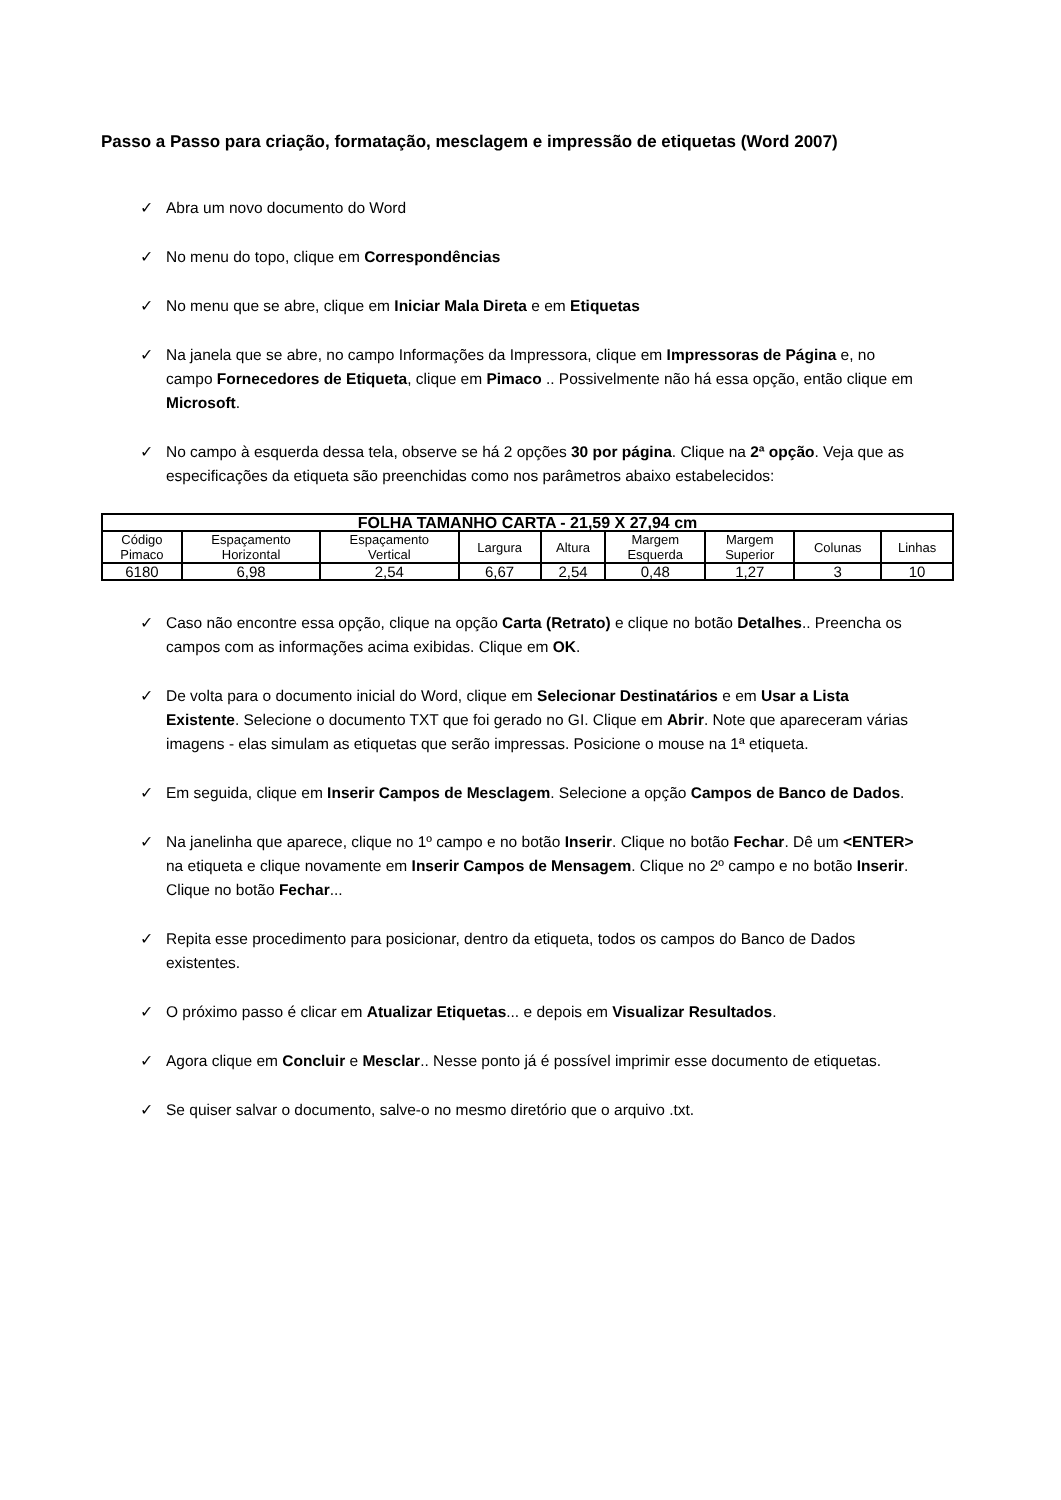Passo a Passo para criação, formatação, mesclagem e impressão de etiquetas (Word 2007)
✓ Abra um novo documento do Word
✓ No menu do topo, clique em Correspondências
✓ No menu que se abre, clique em Iniciar Mala Direta e em Etiquetas
✓ Na janela que se abre, no campo Informações da Impressora, clique em Impressoras de Página e, no campo Fornecedores de Etiqueta, clique em Pimaco .. Possivelmente não há essa opção, então clique em Microsoft.
✓ No campo à esquerda dessa tela, observe se há 2 opções 30 por página. Clique na 2ª opção. Veja que as especificações da etiqueta são preenchidas como nos parâmetros abaixo estabelecidos:
| FOLHA TAMANHO CARTA - 21,59 X 27,94 cm | | | | | | | | |
| --- | --- | --- | --- | --- | --- | --- | --- | --- |
| Código Pimaco | Espaçamento Horizontal | Espaçamento Vertical | Largura | Altura | Margem Esquerda | Margem Superior | Colunas | Linhas |
| 6180 | 6,98 | 2,54 | 6,67 | 2,54 | 0,48 | 1,27 | 3 | 10 |
✓ Caso não encontre essa opção, clique na opção Carta (Retrato) e clique no botão Detalhes.. Preencha os campos com as informações acima exibidas. Clique em OK.
✓ De volta para o documento inicial do Word, clique em Selecionar Destinatários e em Usar a Lista Existente. Selecione o documento TXT que foi gerado no GI. Clique em Abrir. Note que apareceram várias imagens - elas simulam as etiquetas que serão impressas. Posicione o mouse na 1ª etiqueta.
✓ Em seguida, clique em Inserir Campos de Mesclagem. Selecione a opção Campos de Banco de Dados.
✓ Na janelinha que aparece, clique no 1º campo e no botão Inserir. Clique no botão Fechar. Dê um <ENTER> na etiqueta e clique novamente em Inserir Campos de Mensagem. Clique no 2º campo e no botão Inserir. Clique no botão Fechar...
✓ Repita esse procedimento para posicionar, dentro da etiqueta, todos os campos do Banco de Dados existentes.
✓ O próximo passo é clicar em Atualizar Etiquetas... e depois em Visualizar Resultados.
✓ Agora clique em Concluir e Mesclar.. Nesse ponto já é possível imprimir esse documento de etiquetas.
✓ Se quiser salvar o documento, salve-o no mesmo diretório que o arquivo .txt.